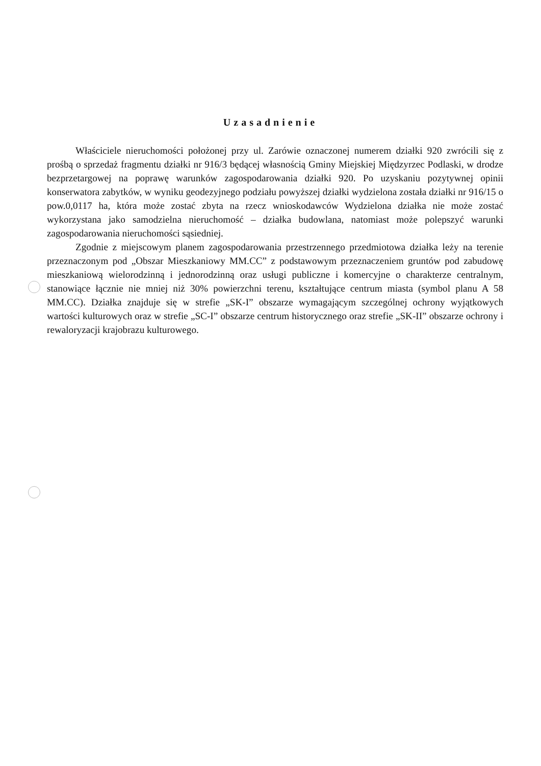Uzasadnienie
Właściciele nieruchomości położonej przy ul. Zarówie oznaczonej numerem działki 920 zwrócili się z prośbą o sprzedaż fragmentu działki nr 916/3 będącej własnością Gminy Miejskiej Międzyrzec Podlaski, w drodze bezprzetargowej na poprawę warunków zagospodarowania działki 920. Po uzyskaniu pozytywnej opinii konserwatora zabytków, w wyniku geodezyjnego podziału powyższej działki wydzielona została działki nr 916/15 o pow.0,0117 ha, która może zostać zbyta na rzecz wnioskodawców Wydzielona działka nie może zostać wykorzystana jako samodzielna nieruchomość – działka budowlana, natomiast może polepszyć warunki zagospodarowania nieruchomości sąsiedniej.
Zgodnie z miejscowym planem zagospodarowania przestrzennego przedmiotowa działka leży na terenie przeznaczonym pod „Obszar Mieszkaniowy MM.CC” z podstawowym przeznaczeniem gruntów pod zabudowę mieszkaniową wielorodzinną i jednorodzinną oraz usługi publiczne i komercyjne o charakterze centralnym, stanowiące łącznie nie mniej niż 30% powierzchni terenu, kształtujące centrum miasta (symbol planu A 58 MM.CC). Działka znajduje się w strefie „SK-I” obszarze wymagającym szczególnej ochrony wyjątkowych wartości kulturowych oraz w strefie „SC-I” obszarze centrum historycznego oraz strefie „SK-II” obszarze ochrony i rewaloryzacji krajobrazu kulturowego.